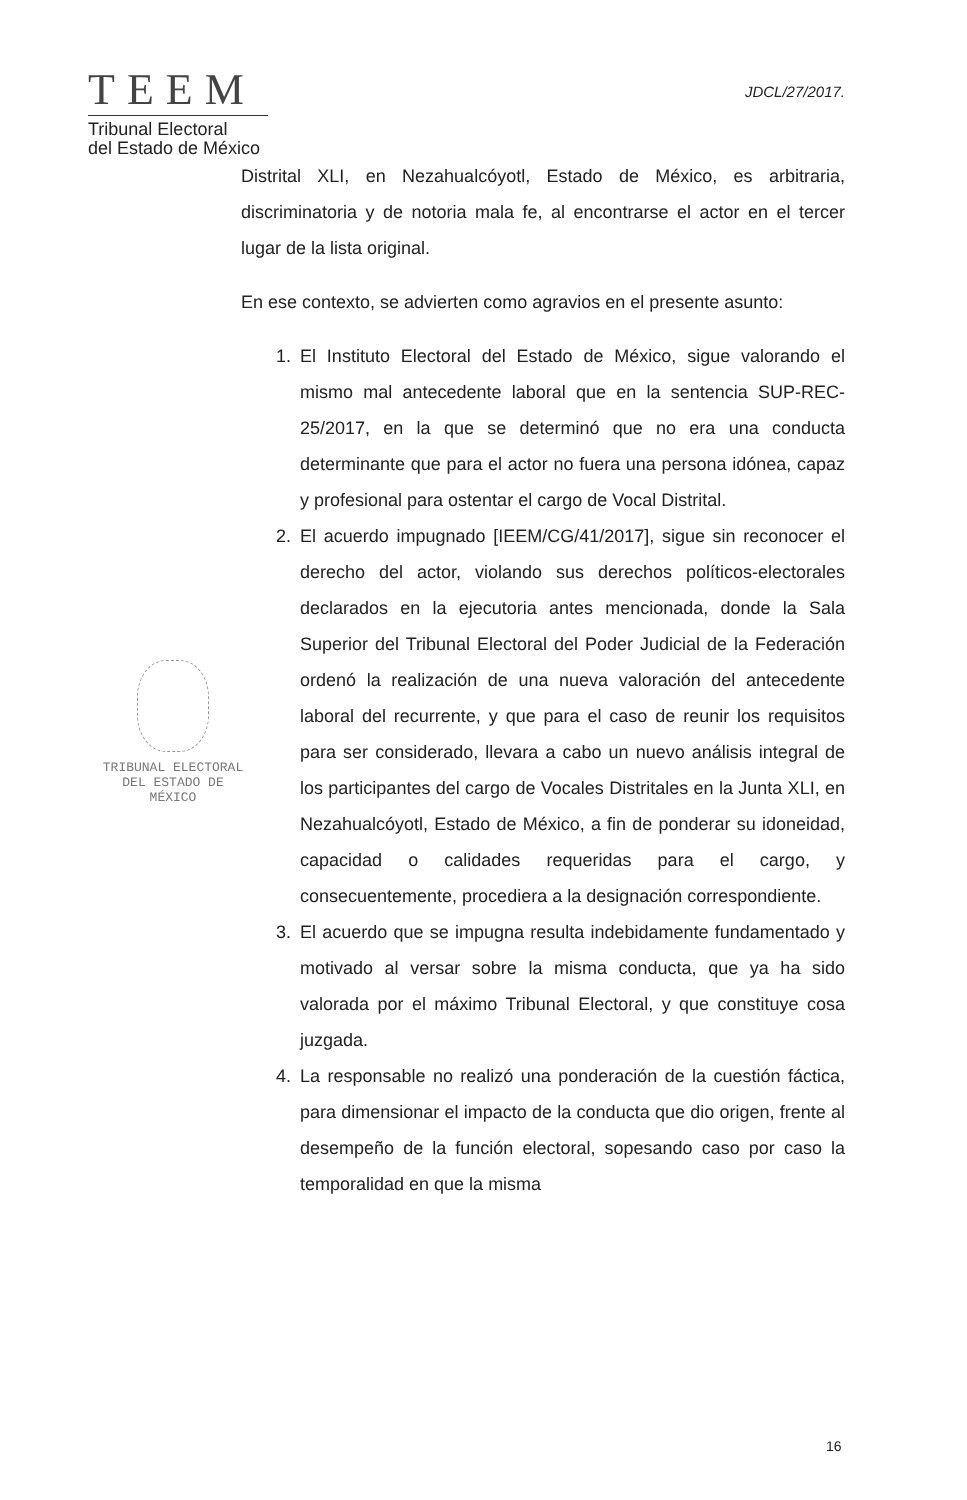TEEM
Tribunal Electoral
del Estado de México
JDCL/27/2017.
TRIBUNAL ELECTORAL
DEL ESTADO DE
MÉXICO
Distrital XLI, en Nezahualcóyotl, Estado de México, es arbitraria, discriminatoria y de notoria mala fe, al encontrarse el actor en el tercer lugar de la lista original.
En ese contexto, se advierten como agravios en el presente asunto:
1. El Instituto Electoral del Estado de México, sigue valorando el mismo mal antecedente laboral que en la sentencia SUP-REC-25/2017, en la que se determinó que no era una conducta determinante que para el actor no fuera una persona idónea, capaz y profesional para ostentar el cargo de Vocal Distrital.
2. El acuerdo impugnado [IEEM/CG/41/2017], sigue sin reconocer el derecho del actor, violando sus derechos políticos-electorales declarados en la ejecutoria antes mencionada, donde la Sala Superior del Tribunal Electoral del Poder Judicial de la Federación ordenó la realización de una nueva valoración del antecedente laboral del recurrente, y que para el caso de reunir los requisitos para ser considerado, llevara a cabo un nuevo análisis integral de los participantes del cargo de Vocales Distritales en la Junta XLI, en Nezahualcóyotl, Estado de México, a fin de ponderar su idoneidad, capacidad o calidades requeridas para el cargo, y consecuentemente, procediera a la designación correspondiente.
3. El acuerdo que se impugna resulta indebidamente fundamentado y motivado al versar sobre la misma conducta, que ya ha sido valorada por el máximo Tribunal Electoral, y que constituye cosa juzgada.
4. La responsable no realizó una ponderación de la cuestión fáctica, para dimensionar el impacto de la conducta que dio origen, frente al desempeño de la función electoral, sopesando caso por caso la temporalidad en que la misma
16